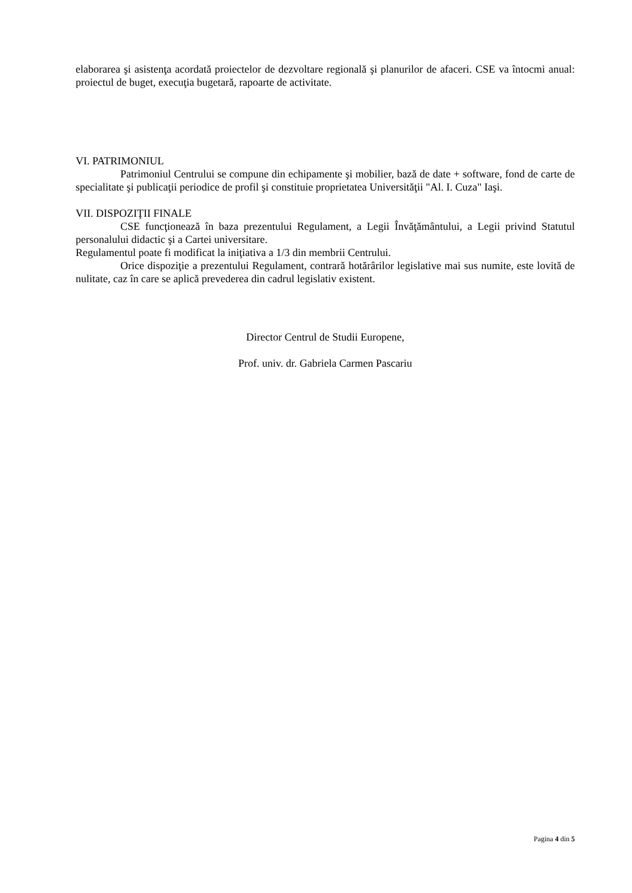elaborarea şi asistenţa acordată proiectelor de dezvoltare regională şi planurilor de afaceri. CSE va întocmi anual: proiectul de buget, execuţia bugetară, rapoarte de activitate.
VI. PATRIMONIUL
Patrimoniul Centrului se compune din echipamente şi mobilier, bază de date + software, fond de carte de specialitate şi publicaţii periodice de profil şi constituie proprietatea Universităţii "Al. I. Cuza" Iaşi.
VII. DISPOZIŢII FINALE
CSE funcţionează în baza prezentului Regulament, a Legii Învăţământului, a Legii privind Statutul personalului didactic şi a Cartei universitare.
Regulamentul poate fi modificat la iniţiativa a 1/3 din membrii Centrului.
Orice dispoziţie a prezentului Regulament, contrară hotărârilor legislative mai sus numite, este lovită de nulitate, caz în care se aplică prevederea din cadrul legislativ existent.
Director Centrul de Studii Europene,
Prof. univ. dr. Gabriela Carmen Pascariu
Pagina 4 din 5